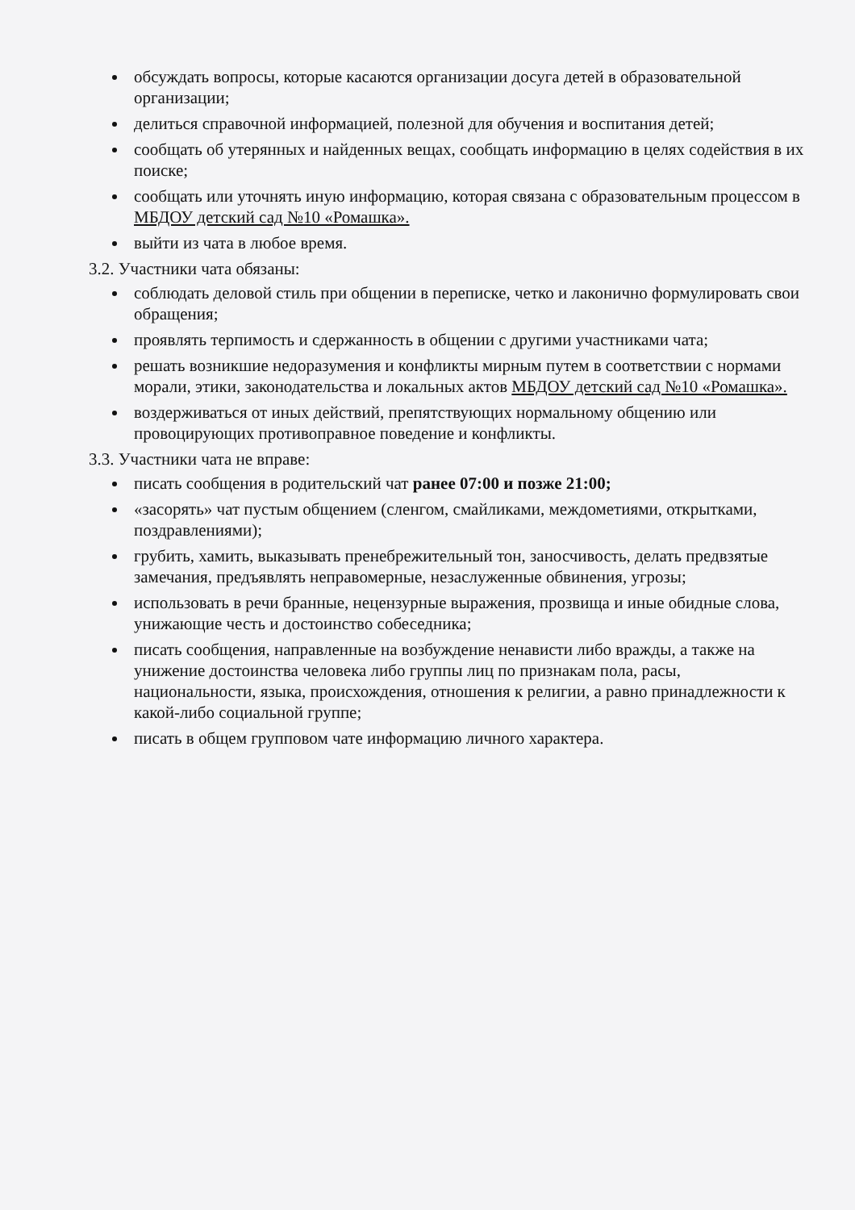обсуждать вопросы, которые касаются организации досуга детей в образовательной организации;
делиться справочной информацией, полезной для обучения и воспитания детей;
сообщать об утерянных и найденных вещах, сообщать информацию в целях содействия в их поиске;
сообщать или уточнять иную информацию, которая связана с образовательным процессом в МБДОУ детский сад №10 «Ромашка».
выйти из чата в любое время.
3.2. Участники чата обязаны:
соблюдать деловой стиль при общении в переписке, четко и лаконично формулировать свои обращения;
проявлять терпимость и сдержанность в общении с другими участниками чата;
решать возникшие недоразумения и конфликты мирным путем в соответствии с нормами морали, этики, законодательства и локальных актов МБДОУ детский сад №10 «Ромашка».
воздерживаться от иных действий, препятствующих нормальному общению или провоцирующих противоправное поведение и конфликты.
3.3. Участники чата не вправе:
писать сообщения в родительский чат ранее 07:00 и позже 21:00;
«засорять» чат пустым общением (сленгом, смайликами, междометиями, открытками, поздравлениями);
грубить, хамить, выказывать пренебрежительный тон, заносчивость, делать предвзятые замечания, предъявлять неправомерные, незаслуженные обвинения, угрозы;
использовать в речи бранные, нецензурные выражения, прозвища и иные обидные слова, унижающие честь и достоинство собеседника;
писать сообщения, направленные на возбуждение ненависти либо вражды, а также на унижение достоинства человека либо группы лиц по признакам пола, расы, национальности, языка, происхождения, отношения к религии, а равно принадлежности к какой-либо социальной группе;
писать в общем групповом чате информацию личного характера.